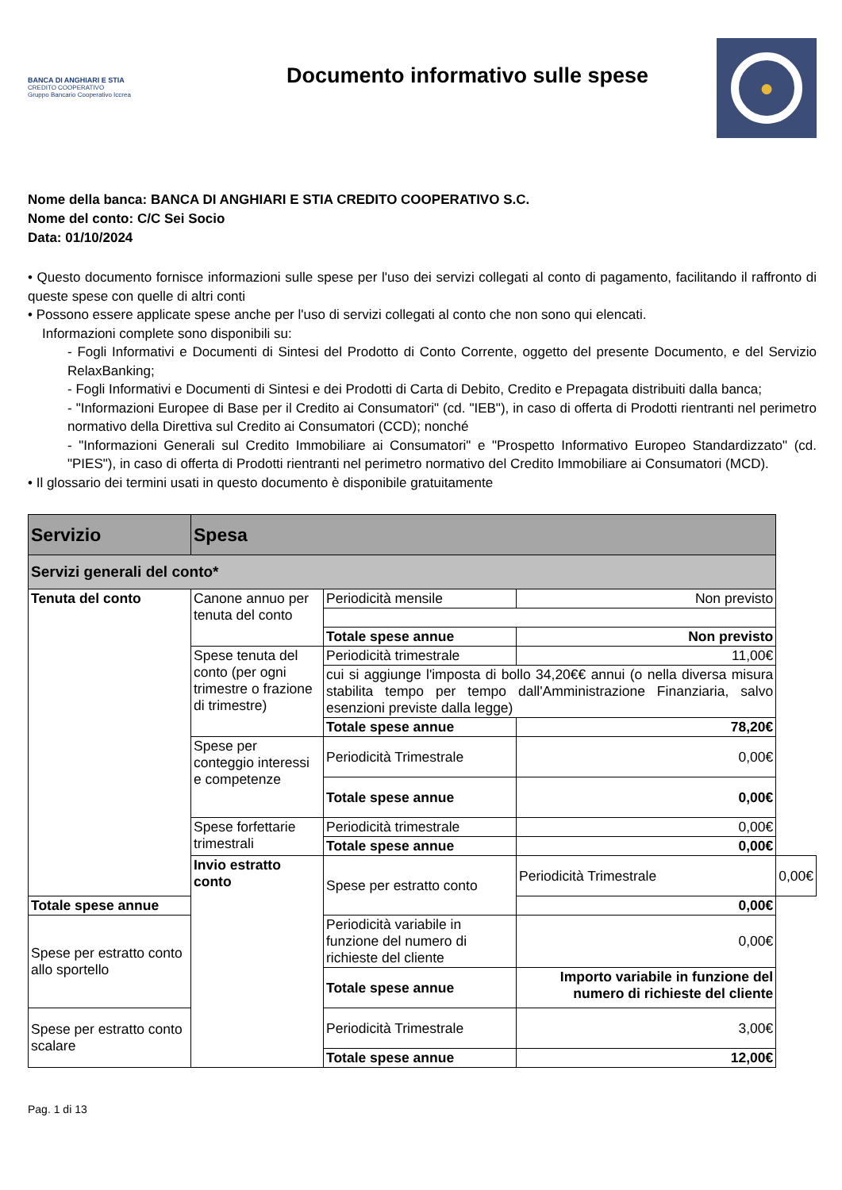BANCA DI ANGHIARI E STIA
CREDITO COOPERATIVO
Gruppo Bancario Cooperativo Iccrea
Documento informativo sulle spese
●
Nome della banca: BANCA DI ANGHIARI E STIA CREDITO COOPERATIVO S.C.
Nome del conto: C/C Sei Socio
Data: 01/10/2024
• Questo documento fornisce informazioni sulle spese per l'uso dei servizi collegati al conto di pagamento, facilitando il raffronto di queste spese con quelle di altri conti
• Possono essere applicate spese anche per l'uso di servizi collegati al conto che non sono qui elencati.
Informazioni complete sono disponibili su:
- Fogli Informativi e Documenti di Sintesi del Prodotto di Conto Corrente, oggetto del presente Documento, e del Servizio RelaxBanking;
- Fogli Informativi e Documenti di Sintesi e dei Prodotti di Carta di Debito, Credito e Prepagata distribuiti dalla banca;
- "Informazioni Europee di Base per il Credito ai Consumatori" (cd. "IEB"), in caso di offerta di Prodotti rientranti nel perimetro normativo della Direttiva sul Credito ai Consumatori (CCD); nonché
- "Informazioni Generali sul Credito Immobiliare ai Consumatori" e "Prospetto Informativo Europeo Standardizzato" (cd. "PIES"), in caso di offerta di Prodotti rientranti nel perimetro normativo del Credito Immobiliare ai Consumatori (MCD).
• Il glossario dei termini usati in questo documento è disponibile gratuitamente
| Servizio | Spesa | | | |
| --- | --- | --- | --- | --- |
| Servizi generali del conto* | | | | |
| Tenuta del conto | Canone annuo per tenuta del conto | Periodicità mensile | Non previsto | |
| | | Totale spese annue | Non previsto | |
| | Spese tenuta del conto (per ogni trimestre o frazione di trimestre) | Periodicità trimestrale | 11,00€ | |
| | | cui si aggiunge l'imposta di bollo 34,20€€ annui (o nella diversa misura stabilita tempo per tempo dall'Amministrazione Finanziaria, salvo esenzioni previste dalla legge) | | |
| | | Totale spese annue | 78,20€ | |
| | Spese per conteggio interessi e competenze | Periodicità Trimestrale | 0,00€ | |
| | | Totale spese annue | 0,00€ | |
| | Spese forfettarie trimestrali | Periodicità trimestrale | 0,00€ | |
| | | Totale spese annue | 0,00€ | |
| | Invio estratto conto | Spese per estratto conto | Periodicità Trimestrale | 0,00€ |
| Totale spese annue | | | 0,00€ | |
| Spese per estratto conto allo sportello | | Periodicità variabile in funzione del numero di richieste del cliente | 0,00€ | |
| | | Totale spese annue | Importo variabile in funzione del numero di richieste del cliente | |
| Spese per estratto conto scalare | | Periodicità Trimestrale | 3,00€ | |
| | | Totale spese annue | 12,00€ | |
Pag. 1 di 13